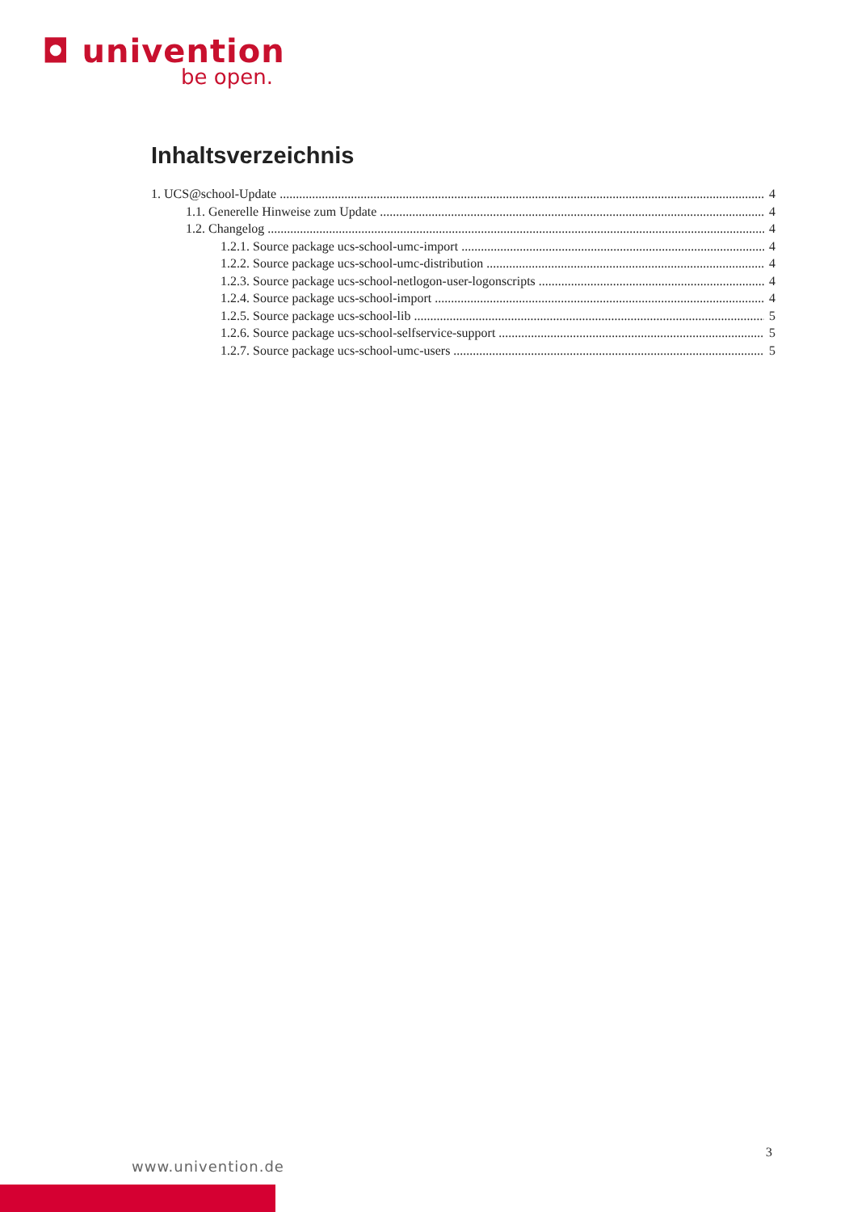◘ univention
be open.
Inhaltsverzeichnis
1. UCS@school-Update 4
1.1. Generelle Hinweise zum Update 4
1.2. Changelog 4
1.2.1. Source package ucs-school-umc-import 4
1.2.2. Source package ucs-school-umc-distribution 4
1.2.3. Source package ucs-school-netlogon-user-logonscripts 4
1.2.4. Source package ucs-school-import 4
1.2.5. Source package ucs-school-lib 5
1.2.6. Source package ucs-school-selfservice-support 5
1.2.7. Source package ucs-school-umc-users 5
3
www.univention.de